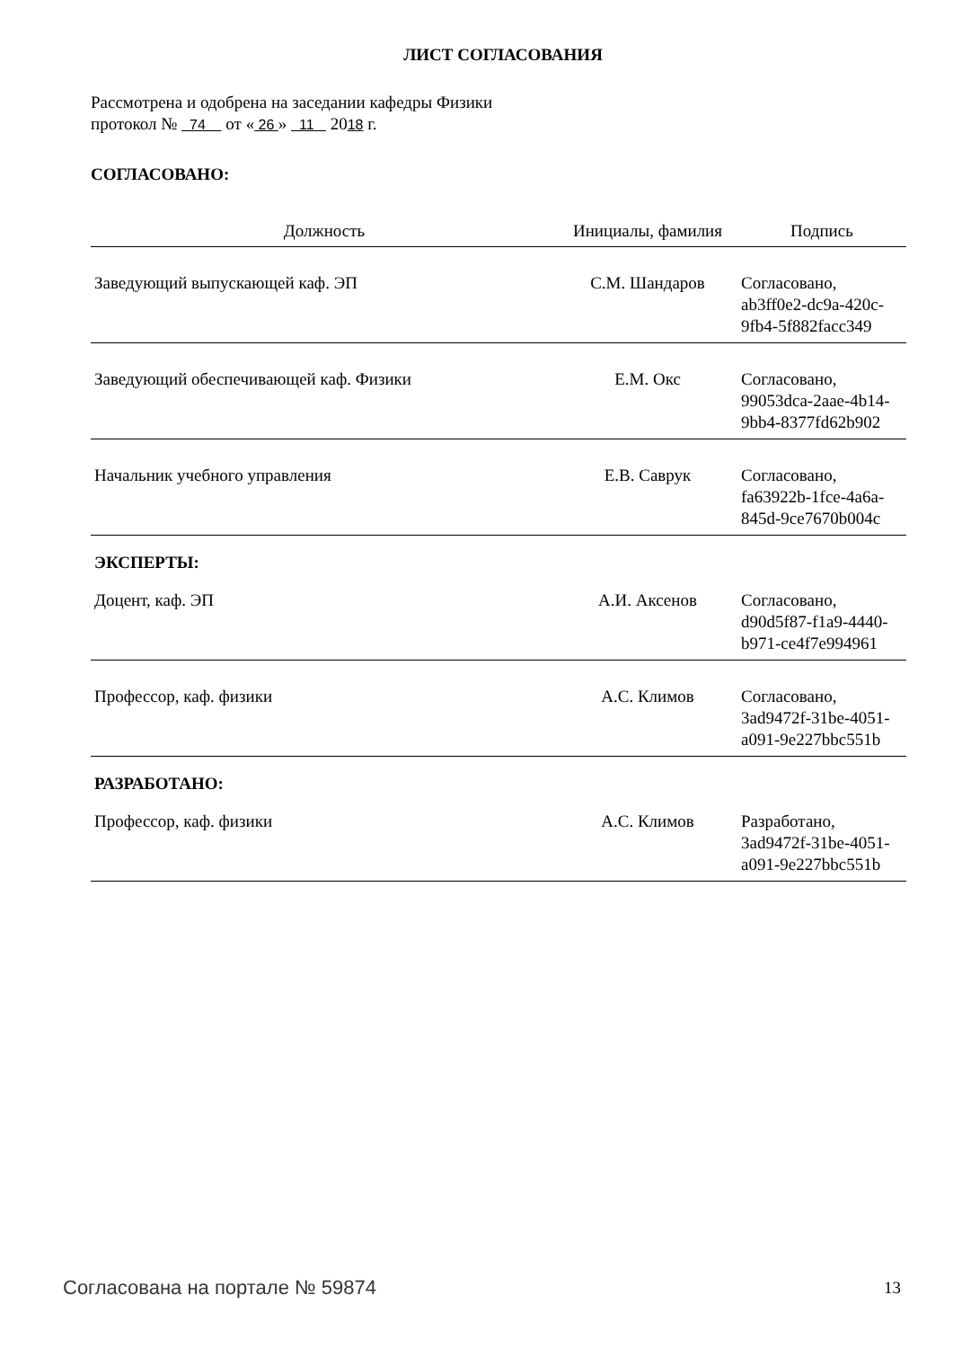ЛИСТ СОГЛАСОВАНИЯ
Рассмотрена и одобрена на заседании кафедры Физики
протокол № 74 от « 26 » 11 2018 г.
СОГЛАСОВАНО:
| Должность | Инициалы, фамилия | Подпись |
| --- | --- | --- |
| Заведующий выпускающей каф. ЭП | С.М. Шандаров | Согласовано, ab3ff0e2-dc9a-420c- 9fb4-5f882facc349 |
| Заведующий обеспечивающей каф. Физики | Е.М. Окс | Согласовано, 99053dca-2aae-4b14- 9bb4-8377fd62b902 |
| Начальник учебного управления | Е.В. Саврук | Согласовано, fa63922b-1fce-4a6a- 845d-9ce7670b004c |
| ЭКСПЕРТЫ: | | |
| Доцент, каф. ЭП | А.И. Аксенов | Согласовано, d90d5f87-f1a9-4440- b971-ce4f7e994961 |
| Профессор, каф. физики | А.С. Климов | Согласовано, 3ad9472f-31be-4051- a091-9e227bbc551b |
| РАЗРАБОТАНО: | | |
| Профессор, каф. физики | А.С. Климов | Разработано, 3ad9472f-31be-4051- a091-9e227bbc551b |
Согласована на портале № 59874 13